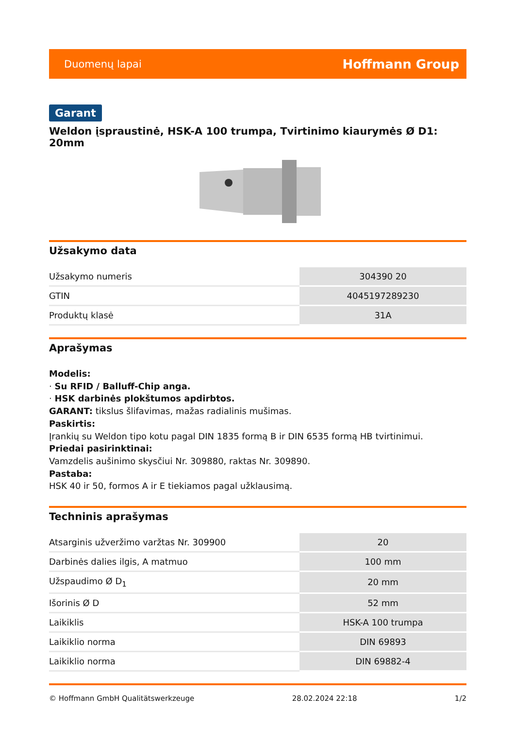Duomenų lapai Hoffmann Group
Garant
Weldon įspraustinė, HSK-A 100 trumpa, Tvirtinimo kiaurymės Ø D1: 20mm
Užsakymo data
| Užsakymo numeris | 304390 20 |
| GTIN | 4045197289230 |
| Produktų klasė | 31A |
Aprašymas
Modelis:
· Su RFID / Balluff-Chip anga.
· HSK darbinės plokštumos apdirbtos.
GARANT: tikslus šlifavimas, mažas radialinis mušimas.
Paskirtis:
Įrankių su Weldon tipo kotu pagal DIN 1835 formą B ir DIN 6535 formą HB tvirtinimui.
Priedai pasirinktinai:
Vamzdelis aušinimo skysčiui Nr. 309880, raktas Nr. 309890.
Pastaba:
HSK 40 ir 50, formos A ir E tiekiamos pagal užklausimą.
Techninis aprašymas
| Atsarginis užveržimo varžtas Nr. 309900 | 20 |
| Darbinės dalies ilgis, A matmuo | 100 mm |
| Užspaudimo Ø D<sub>1</sub> | 20 mm |
| Išorinis Ø D | 52 mm |
| Laikiklis | HSK-A 100 trumpa |
| Laikiklio norma | DIN 69893 |
| Laikiklio norma | DIN 69882-4 |
© Hoffmann GmbH Qualitätswerkzeuge 28.02.2024 22:18 1/2